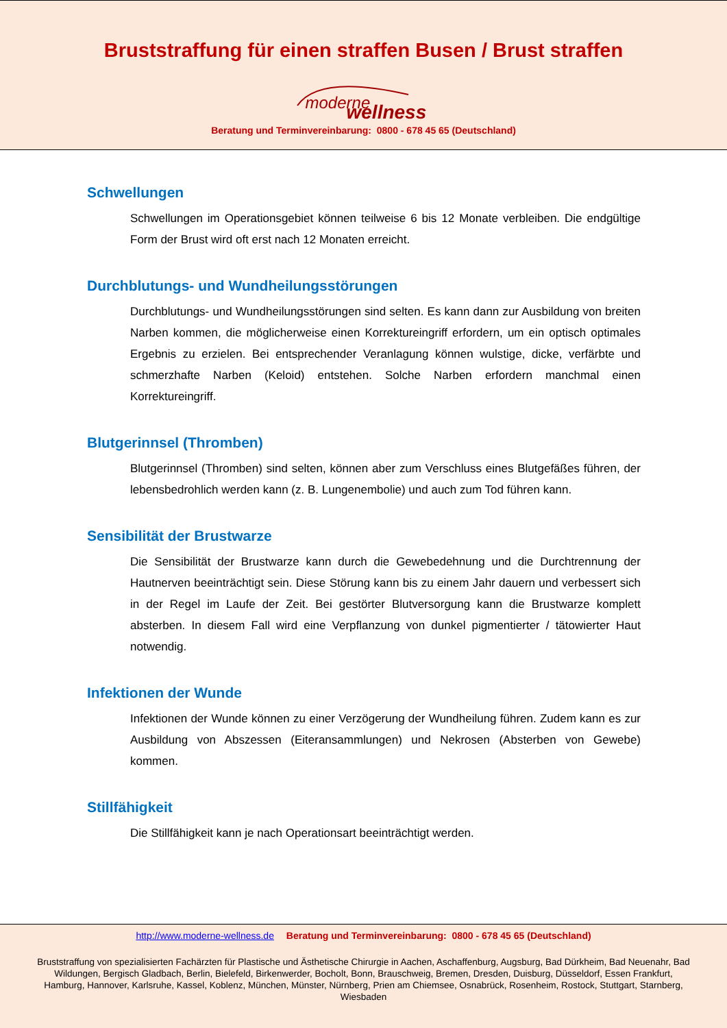Bruststraffung für einen straffen Busen / Brust straffen
moderne wellness
Beratung und Terminvereinbarung: 0800 - 678 45 65 (Deutschland)
Schwellungen
Schwellungen im Operationsgebiet können teilweise 6 bis 12 Monate verbleiben. Die endgültige Form der Brust wird oft erst nach 12 Monaten erreicht.
Durchblutungs- und Wundheilungsstörungen
Durchblutungs- und Wundheilungsstörungen sind selten. Es kann dann zur Ausbildung von breiten Narben kommen, die möglicherweise einen Korrektureingriff erfordern, um ein optisch optimales Ergebnis zu erzielen. Bei entsprechender Veranlagung können wulstige, dicke, verfärbte und schmerzhafte Narben (Keloid) entstehen. Solche Narben erfordern manchmal einen Korrektureingriff.
Blutgerinnsel (Thromben)
Blutgerinnsel (Thromben) sind selten, können aber zum Verschluss eines Blutgefäßes führen, der lebensbedrohlich werden kann (z. B. Lungenembolie) und auch zum Tod führen kann.
Sensibilität der Brustwarze
Die Sensibilität der Brustwarze kann durch die Gewebedehnung und die Durchtrennung der Hautnerven beeinträchtigt sein. Diese Störung kann bis zu einem Jahr dauern und verbessert sich in der Regel im Laufe der Zeit. Bei gestörter Blutversorgung kann die Brustwarze komplett absterben. In diesem Fall wird eine Verpflanzung von dunkel pigmentierter / tätowierter Haut notwendig.
Infektionen der Wunde
Infektionen der Wunde können zu einer Verzögerung der Wundheilung führen. Zudem kann es zur Ausbildung von Abszessen (Eiteransammlungen) und Nekrosen (Absterben von Gewebe) kommen.
Stillfähigkeit
Die Stillfähigkeit kann je nach Operationsart beeinträchtigt werden.
http://www.moderne-wellness.de Beratung und Terminvereinbarung: 0800 - 678 45 65 (Deutschland)
Bruststraffung von spezialisierten Fachärzten für Plastische und Ästhetische Chirurgie in Aachen, Aschaffenburg, Augsburg, Bad Dürkheim, Bad Neuenahr, Bad Wildungen, Bergisch Gladbach, Berlin, Bielefeld, Birkenwerder, Bocholt, Bonn, Brauschweig, Bremen, Dresden, Duisburg, Düsseldorf, Essen Frankfurt, Hamburg, Hannover, Karlsruhe, Kassel, Koblenz, München, Münster, Nürnberg, Prien am Chiemsee, Osnabrück, Rosenheim, Rostock, Stuttgart, Starnberg, Wiesbaden